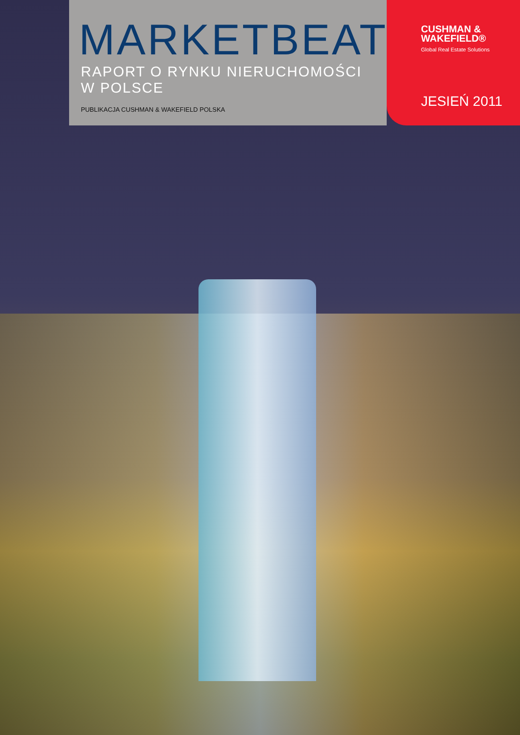MARKETBEAT
RAPORT O RYNKU NIERUCHOMOŚCI
W POLSCE
PUBLIKACJA CUSHMAN & WAKEFIELD POLSKA
CUSHMAN &
WAKEFIELD®
Global Real Estate Solutions
JESIEŃ 2011